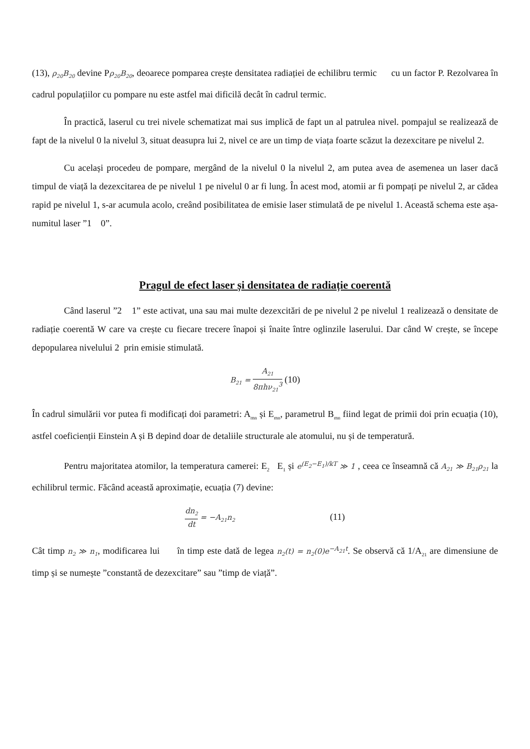(13), ρ<sub>20</sub>B<sub>20</sub> devine Pρ<sub>20</sub>B<sub>20</sub>, deoarece pomparea crește densitatea radiației de echilibru termic cu un factor P. Rezolvarea în cadrul populațiilor cu pompare nu este astfel mai dificilă decât în cadrul termic.
În practică, laserul cu trei nivele schematizat mai sus implică de fapt un al patrulea nivel. pompajul se realizează de fapt de la nivelul 0 la nivelul 3, situat deasupra lui 2, nivel ce are un timp de viața foarte scăzut la dezexcitare pe nivelul 2.
Cu același procedeu de pompare, mergând de la nivelul 0 la nivelul 2, am putea avea de asemenea un laser dacă timpul de viață la dezexcitarea de pe nivelul 1 pe nivelul 0 ar fi lung. În acest mod, atomii ar fi pompați pe nivelul 2, ar cădea rapid pe nivelul 1, s-ar acumula acolo, creând posibilitatea de emisie laser stimulată de pe nivelul 1. Această schema este așa-numitul laser ”1 0”.
Pragul de efect laser și densitatea de radiație coerentă
Când laserul ”2 1” este activat, una sau mai multe dezexcitări de pe nivelul 2 pe nivelul 1 realizează o densitate de radiație coerentă W care va crește cu fiecare trecere înapoi și înaite între oglinzile laserului. Dar când W crește, se începe depopularea nivelului 2 prin emisie stimulată.
B<sub>21</sub> = A<sub>21</sub> 8πhν<sub>21</sub><sup>3</sup> (10)
În cadrul simulării vor putea fi modificați doi parametri: A<sub>mn</sub> și E<sub>mn</sub>, parametrul B<sub>mn</sub> fiind legat de primii doi prin ecuația (10), astfel coeficienții Einstein A și B depind doar de detaliile structurale ale atomului, nu și de temperatură.
Pentru majoritatea atomilor, la temperatura camerei: E<sub>2</sub> E<sub>1</sub> și e<sup>(E<sub>2</sub>−E<sub>1</sub>)/kT</sup> ≫ 1 , ceea ce înseamnă că A<sub>21</sub> ≫ B<sub>21</sub>ρ<sub>21</sub> la echilibrul termic. Făcând această aproximație, ecuația (7) devine:
dn<sub>2</sub> dt = −A<sub>21</sub>n<sub>2</sub> (11)
Cât timp n<sub>2</sub> ≫ n<sub>1</sub>, modificarea lui în timp este dată de legea n<sub>2</sub>(t) = n<sub>2</sub>(0)e<sup>−A<sub>21</sub>t</sup>. Se observă că 1/A<sub>21</sub> are dimensiune de timp și se numește ”constantă de dezexcitare” sau ”timp de viață”.